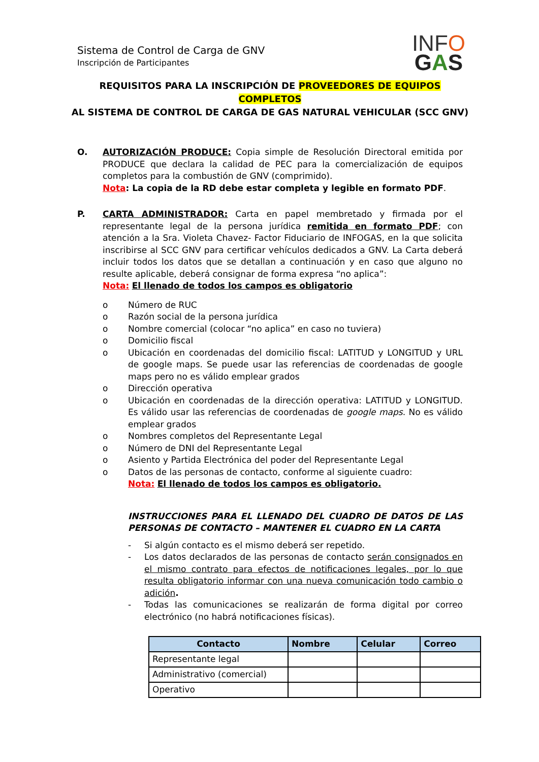Sistema de Control de Carga de GNV
Inscripción de Participantes
INFO
GAS
REQUISITOS PARA LA INSCRIPCIÓN DE PROVEEDORES DE EQUIPOS COMPLETOS
AL SISTEMA DE CONTROL DE CARGA DE GAS NATURAL VEHICULAR (SCC GNV)
O. AUTORIZACIÓN PRODUCE: Copia simple de Resolución Directoral emitida por PRODUCE que declara la calidad de PEC para la comercialización de equipos completos para la combustión de GNV (comprimido).
Nota: La copia de la RD debe estar completa y legible en formato PDF.
P. CARTA ADMINISTRADOR: Carta en papel membretado y firmada por el representante legal de la persona jurídica remitida en formato PDF; con atención a la Sra. Violeta Chavez- Factor Fiduciario de INFOGAS, en la que solicita inscribirse al SCC GNV para certificar vehículos dedicados a GNV. La Carta deberá incluir todos los datos que se detallan a continuación y en caso que alguno no resulte aplicable, deberá consignar de forma expresa “no aplica”:
Nota: El llenado de todos los campos es obligatorio
o Número de RUC
o Razón social de la persona jurídica
o Nombre comercial (colocar “no aplica” en caso no tuviera)
o Domicilio fiscal
o Ubicación en coordenadas del domicilio fiscal: LATITUD y LONGITUD y URL de google maps. Se puede usar las referencias de coordenadas de google maps pero no es válido emplear grados
o Dirección operativa
o Ubicación en coordenadas de la dirección operativa: LATITUD y LONGITUD. Es válido usar las referencias de coordenadas de google maps. No es válido emplear grados
o Nombres completos del Representante Legal
o Número de DNI del Representante Legal
o Asiento y Partida Electrónica del poder del Representante Legal
o Datos de las personas de contacto, conforme al siguiente cuadro:
Nota: El llenado de todos los campos es obligatorio.
INSTRUCCIONES PARA EL LLENADO DEL CUADRO DE DATOS DE LAS PERSONAS DE CONTACTO – MANTENER EL CUADRO EN LA CARTA
- Si algún contacto es el mismo deberá ser repetido.
- Los datos declarados de las personas de contacto serán consignados en el mismo contrato para efectos de notificaciones legales, por lo que resulta obligatorio informar con una nueva comunicación todo cambio o adición.
- Todas las comunicaciones se realizarán de forma digital por correo electrónico (no habrá notificaciones físicas).
| Contacto | Nombre | Celular | Correo |
| --- | --- | --- | --- |
| Representante legal | | | |
| Administrativo (comercial) | | | |
| Operativo | | | |